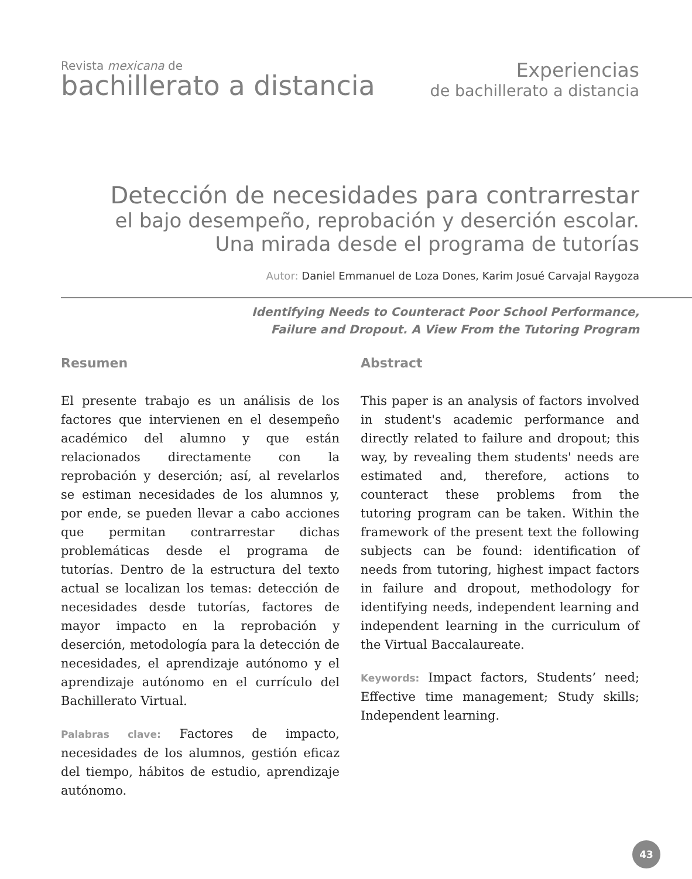Revista mexicana de
bachillerato a distancia
Experiencias
de bachillerato a distancia
Detección de necesidades para contrarrestar
el bajo desempeño, reprobación y deserción escolar.
Una mirada desde el programa de tutorías
Autor: Daniel Emmanuel de Loza Dones, Karim Josué Carvajal Raygoza
Identifying Needs to Counteract Poor School Performance,
Failure and Dropout. A View From the Tutoring Program
Resumen
El presente trabajo es un análisis de los factores que intervienen en el desempeño académico del alumno y que están relacionados directamente con la reprobación y deserción; así, al revelarlos se estiman necesidades de los alumnos y, por ende, se pueden llevar a cabo acciones que permitan contrarrestar dichas problemáticas desde el programa de tutorías. Dentro de la estructura del texto actual se localizan los temas: detección de necesidades desde tutorías, factores de mayor impacto en la reprobación y deserción, metodología para la detección de necesidades, el aprendizaje autónomo y el aprendizaje autónomo en el currículo del Bachillerato Virtual.
Palabras clave: Factores de impacto, necesidades de los alumnos, gestión eficaz del tiempo, hábitos de estudio, aprendizaje autónomo.
Abstract
This paper is an analysis of factors involved in student's academic performance and directly related to failure and dropout; this way, by revealing them students' needs are estimated and, therefore, actions to counteract these problems from the tutoring program can be taken. Within the framework of the present text the following subjects can be found: identification of needs from tutoring, highest impact factors in failure and dropout, methodology for identifying needs, independent learning and independent learning in the curriculum of the Virtual Baccalaureate.
Keywords: Impact factors, Students’ need; Effective time management; Study skills; Independent learning.
43